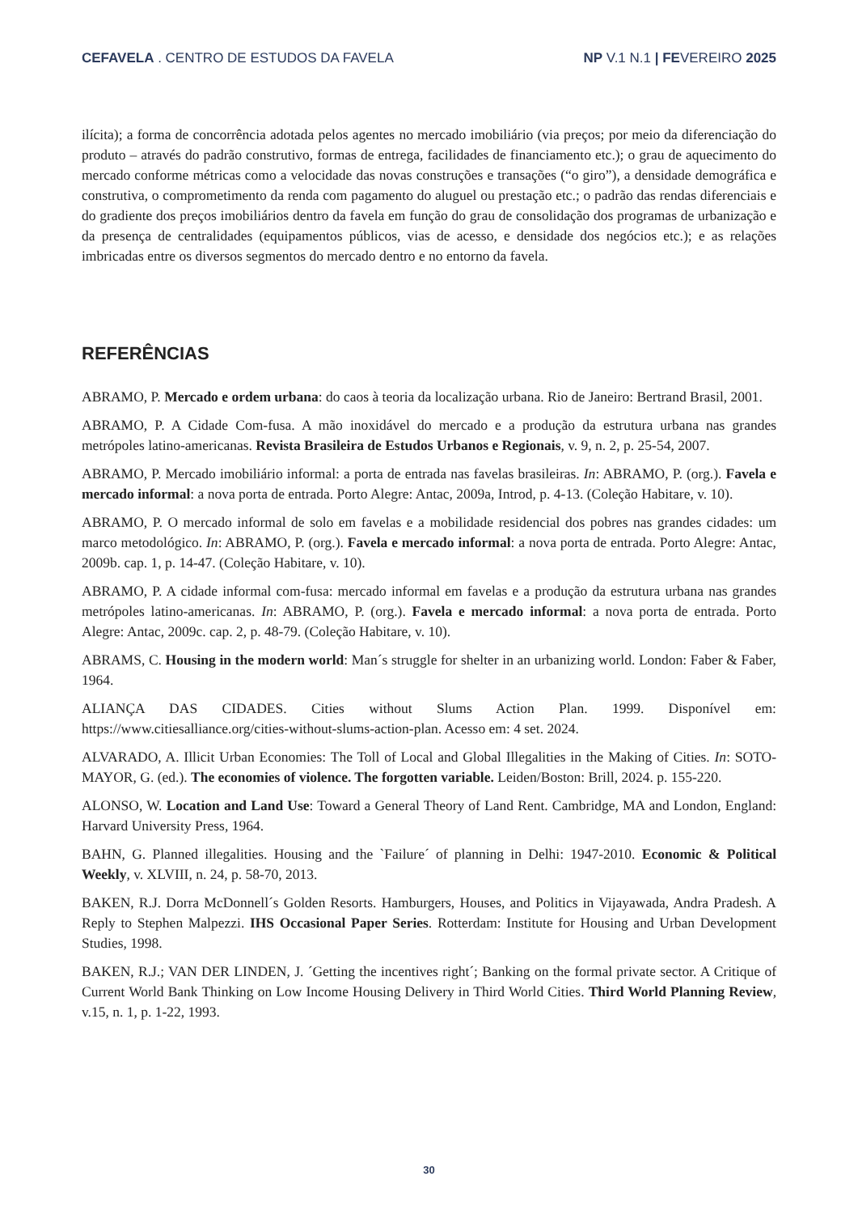CEFAVELA . CENTRO DE ESTUDOS DA FAVELA NP V.1 N.1 | FEVEREIRO 2025
ilícita); a forma de concorrência adotada pelos agentes no mercado imobiliário (via preços; por meio da diferenciação do produto – através do padrão construtivo, formas de entrega, facilidades de financiamento etc.); o grau de aquecimento do mercado conforme métricas como a velocidade das novas construções e transações (“o giro”), a densidade demográfica e construtiva, o comprometimento da renda com pagamento do aluguel ou prestação etc.; o padrão das rendas diferenciais e do gradiente dos preços imobiliários dentro da favela em função do grau de consolidação dos programas de urbanização e da presença de centralidades (equipamentos públicos, vias de acesso, e densidade dos negócios etc.); e as relações imbricadas entre os diversos segmentos do mercado dentro e no entorno da favela.
REFERÊNCIAS
ABRAMO, P. Mercado e ordem urbana: do caos à teoria da localização urbana. Rio de Janeiro: Bertrand Brasil, 2001.
ABRAMO, P. A Cidade Com-fusa. A mão inoxidável do mercado e a produção da estrutura urbana nas grandes metrópoles latino-americanas. Revista Brasileira de Estudos Urbanos e Regionais, v. 9, n. 2, p. 25-54, 2007.
ABRAMO, P. Mercado imobiliário informal: a porta de entrada nas favelas brasileiras. In: ABRAMO, P. (org.). Favela e mercado informal: a nova porta de entrada. Porto Alegre: Antac, 2009a, Introd, p. 4-13. (Coleção Habitare, v. 10).
ABRAMO, P. O mercado informal de solo em favelas e a mobilidade residencial dos pobres nas grandes cidades: um marco metodológico. In: ABRAMO, P. (org.). Favela e mercado informal: a nova porta de entrada. Porto Alegre: Antac, 2009b. cap. 1, p. 14-47. (Coleção Habitare, v. 10).
ABRAMO, P. A cidade informal com-fusa: mercado informal em favelas e a produção da estrutura urbana nas grandes metrópoles latino-americanas. In: ABRAMO, P. (org.). Favela e mercado informal: a nova porta de entrada. Porto Alegre: Antac, 2009c. cap. 2, p. 48-79. (Coleção Habitare, v. 10).
ABRAMS, C. Housing in the modern world: Man´s struggle for shelter in an urbanizing world. London: Faber & Faber, 1964.
ALIANÇA DAS CIDADES. Cities without Slums Action Plan. 1999. Disponível em: https://www.citiesalliance.org/cities-without-slums-action-plan. Acesso em: 4 set. 2024.
ALVARADO, A. Illicit Urban Economies: The Toll of Local and Global Illegalities in the Making of Cities. In: SOTO-MAYOR, G. (ed.). The economies of violence. The forgotten variable. Leiden/Boston: Brill, 2024. p. 155-220.
ALONSO, W. Location and Land Use: Toward a General Theory of Land Rent. Cambridge, MA and London, England: Harvard University Press, 1964.
BAHN, G. Planned illegalities. Housing and the `Failure´ of planning in Delhi: 1947-2010. Economic & Political Weekly, v. XLVIII, n. 24, p. 58-70, 2013.
BAKEN, R.J. Dorra McDonnell´s Golden Resorts. Hamburgers, Houses, and Politics in Vijayawada, Andra Pradesh. A Reply to Stephen Malpezzi. IHS Occasional Paper Series. Rotterdam: Institute for Housing and Urban Development Studies, 1998.
BAKEN, R.J.; VAN DER LINDEN, J. ´Getting the incentives right´; Banking on the formal private sector. A Critique of Current World Bank Thinking on Low Income Housing Delivery in Third World Cities. Third World Planning Review, v.15, n. 1, p. 1-22, 1993.
30